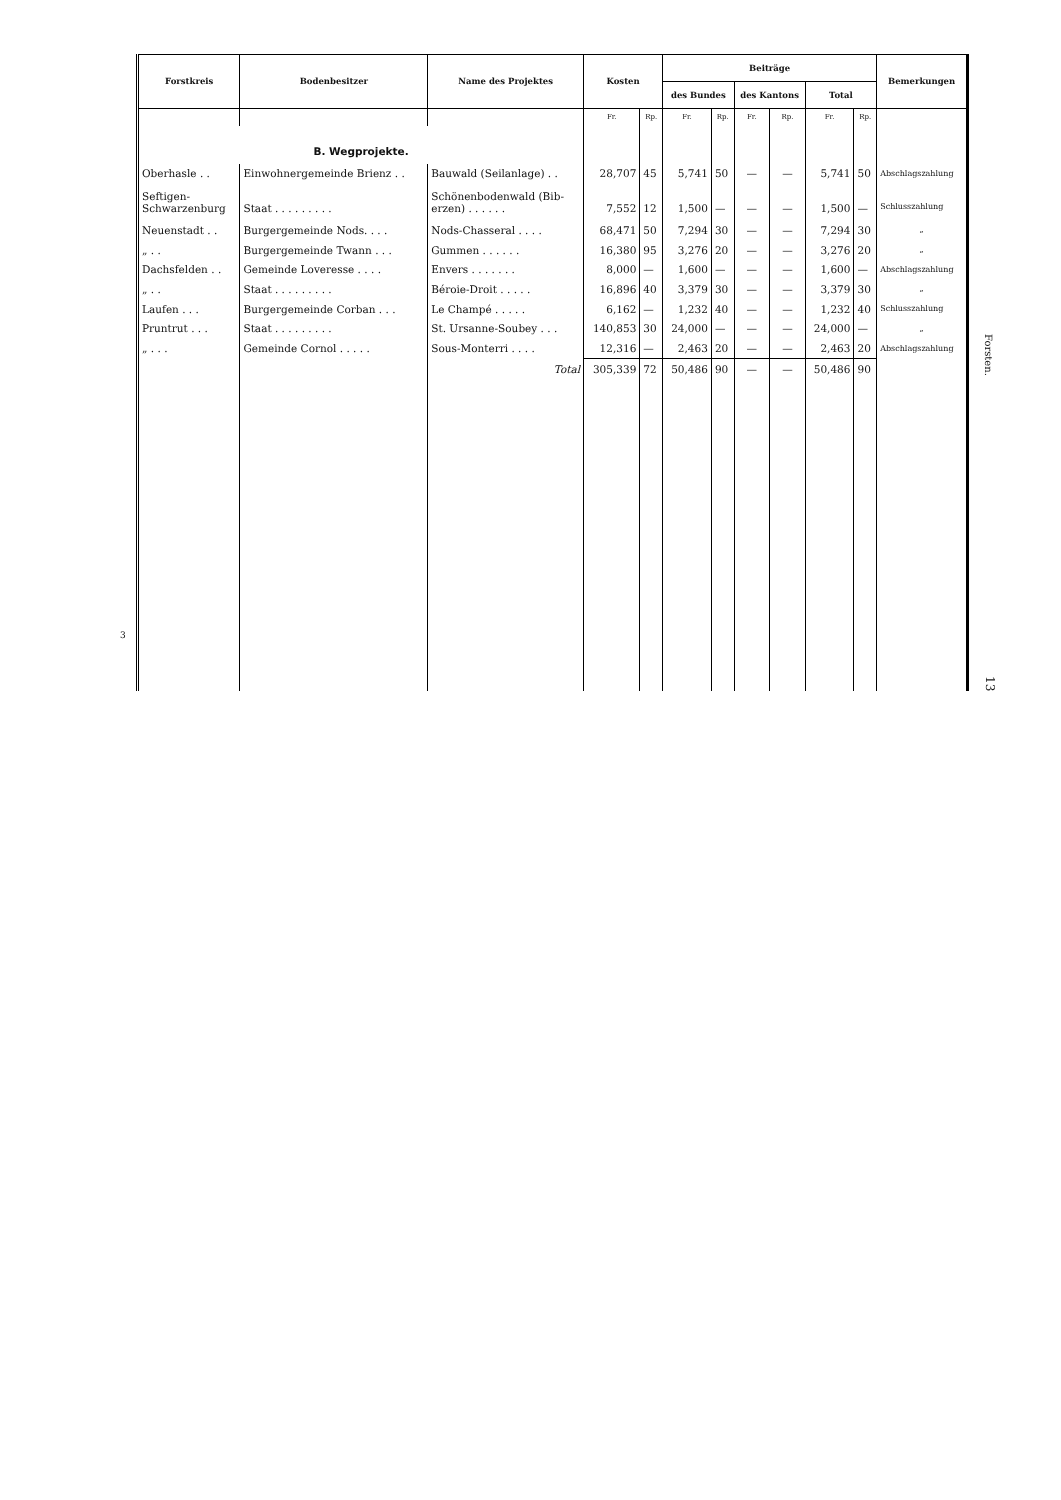3
| Forstkreis | Bodenbesitzer | Name des Projektes | Kosten | | Beiträge | | | | | | Bemerkungen |
| --- | --- | --- | --- | --- | --- | --- | --- | --- | --- | --- | --- |
| | | | | | des Bundes | | des Kantons | | Total | | |
| | | | Fr. | Rp. | Fr. | Rp. | Fr. | Rp. | Fr. | Rp. | |
| B. Wegprojekte. | | | | | | | | | | | |
| Oberhasle . . | Einwohnergemeinde Brienz . . | Bauwald (Seilanlage) . . | 28,707 | 45 | 5,741 | 50 | — | — | 5,741 | 50 | Abschlagszahlung |
| Seftigen- Schwarzenburg | Staat . . . . . . . . . | Schönenbodenwald (Bib- erzen) . . . . . . | 7,552 | 12 | 1,500 | — | — | — | 1,500 | — | Schlusszahlung |
| Neuenstadt . . | Burgergemeinde Nods. . . . | Nods-Chasseral . . . . | 68,471 | 50 | 7,294 | 30 | — | — | 7,294 | 30 | „ |
| „ . . | Burgergemeinde Twann . . . | Gummen . . . . . . | 16,380 | 95 | 3,276 | 20 | — | — | 3,276 | 20 | „ |
| Dachsfelden . . | Gemeinde Loveresse . . . . | Envers . . . . . . . | 8,000 | — | 1,600 | — | — | — | 1,600 | — | Abschlagszahlung |
| „ . . | Staat . . . . . . . . . | Béroie-Droit . . . . . | 16,896 | 40 | 3,379 | 30 | — | — | 3,379 | 30 | „ |
| Laufen . . . | Burgergemeinde Corban . . . | Le Champé . . . . . | 6,162 | — | 1,232 | 40 | — | — | 1,232 | 40 | Schlusszahlung |
| Pruntrut . . . | Staat . . . . . . . . . | St. Ursanne-Soubey . . . | 140,853 | 30 | 24,000 | — | — | — | 24,000 | — | „ |
| „ . . . | Gemeinde Cornol . . . . . | Sous-Monterri . . . . | 12,316 | — | 2,463 | 20 | — | — | 2,463 | 20 | Abschlagszahlung |
| | | Total | 305,339 | 72 | 50,486 | 90 | — | — | 50,486 | 90 | |
Forsten.
13